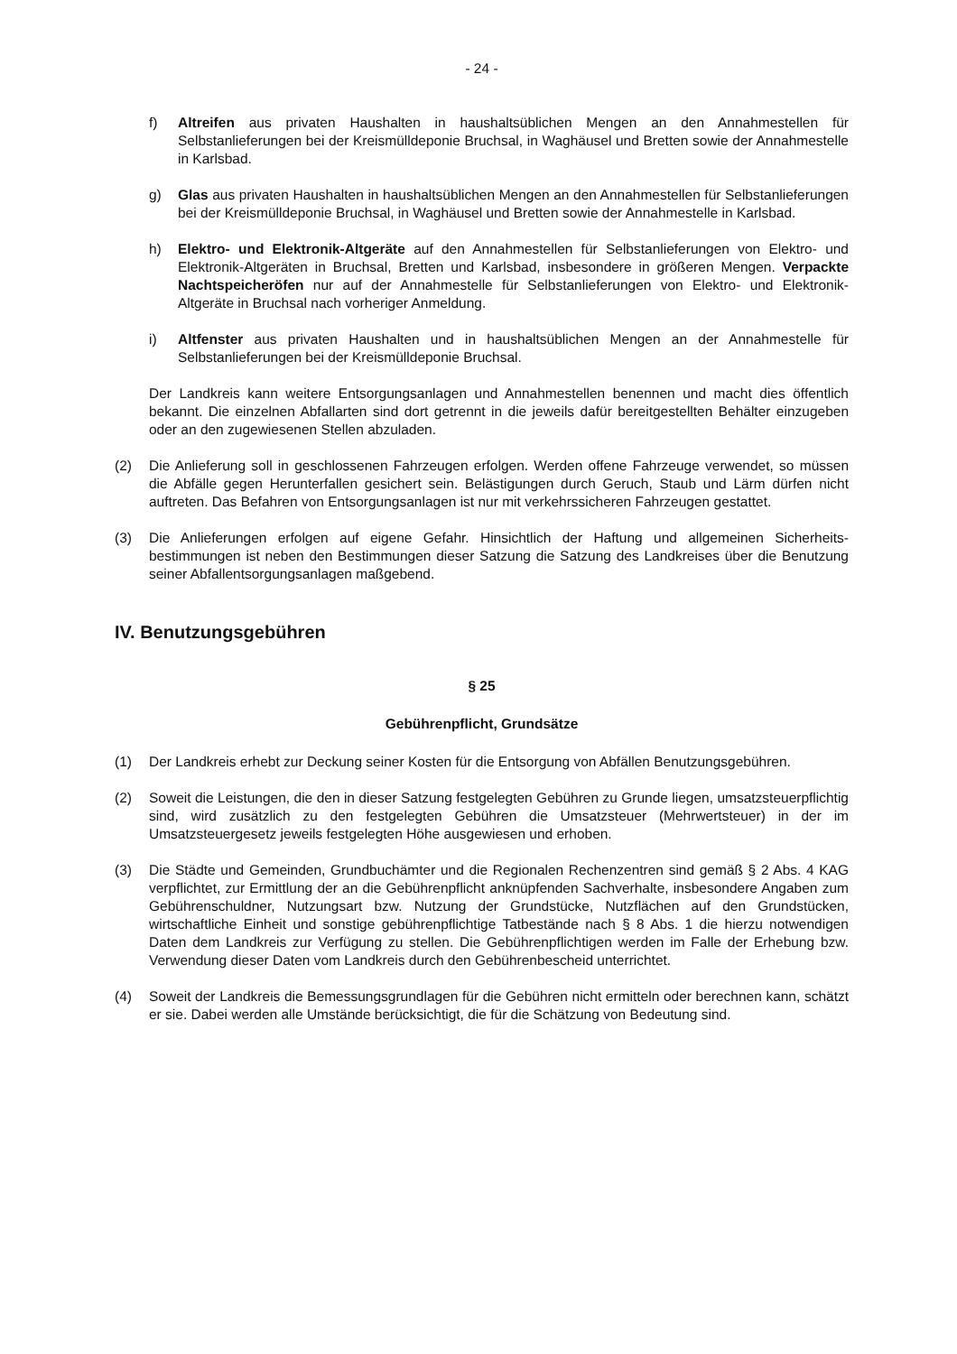- 24 -
f) Altreifen aus privaten Haushalten in haushaltsüblichen Mengen an den Annahmestellen für Selbstanlieferungen bei der Kreismülldeponie Bruchsal, in Waghäusel und Bretten sowie der Annahmestelle in Karlsbad.
g) Glas aus privaten Haushalten in haushaltsüblichen Mengen an den Annahmestellen für Selbst­anlieferungen bei der Kreismülldeponie Bruchsal, in Waghäusel und Bretten sowie der Annah­mestelle in Karlsbad.
h) Elektro- und Elektronik-Altgeräte auf den Annahmestellen für Selbstanlieferungen von Elektro- und Elektronik-Altgeräten in Bruchsal, Bretten und Karlsbad, insbesondere in größe­ren Mengen. Verpackte Nachtspeicheröfen nur auf der Annahmestelle für Selbstanlieferun­gen von Elektro- und Elektronik-Altgeräte in Bruchsal nach vorheriger Anmeldung.
i) Altfenster aus privaten Haushalten und in haushaltsüblichen Mengen an der Annahmestelle für Selbstanlieferungen bei der Kreismülldeponie Bruchsal.
Der Landkreis kann weitere Entsorgungsanlagen und Annahmestellen benennen und macht dies öffentlich bekannt. Die einzelnen Abfallarten sind dort getrennt in die jeweils dafür bereitgestellten Behälter einzugeben oder an den zugewiesenen Stellen abzuladen.
(2) Die Anlieferung soll in geschlossenen Fahrzeugen erfolgen. Werden offene Fahrzeuge verwendet, so müssen die Abfälle gegen Herunterfallen gesichert sein. Belästigungen durch Geruch, Staub und Lärm dürfen nicht auftreten. Das Befahren von Entsorgungsanlagen ist nur mit verkehrssicheren Fahrzeugen gestattet.
(3) Die Anlieferungen erfolgen auf eigene Gefahr. Hinsichtlich der Haftung und allgemeinen Sicherheits­bestimmungen ist neben den Bestimmungen dieser Satzung die Satzung des Landkreises über die Benutzung seiner Abfallentsorgungsanlagen maßgebend.
IV. Benutzungsgebühren
§ 25
Gebührenpflicht, Grundsätze
(1) Der Landkreis erhebt zur Deckung seiner Kosten für die Entsorgung von Abfällen Benutzungsgebüh­ren.
(2) Soweit die Leistungen, die den in dieser Satzung festgelegten Gebühren zu Grunde liegen, umsatz­steuerpflichtig sind, wird zusätzlich zu den festgelegten Gebühren die Umsatzsteuer (Mehrwert­steuer) in der im Umsatzsteuergesetz jeweils festgelegten Höhe ausgewiesen und erhoben.
(3) Die Städte und Gemeinden, Grundbuchämter und die Regionalen Rechenzentren sind gemäß § 2 Abs. 4 KAG verpflichtet, zur Ermittlung der an die Gebührenpflicht anknüpfenden Sachverhalte, ins­besondere Angaben zum Gebührenschuldner, Nutzungsart bzw. Nutzung der Grundstücke, Nutzflä­chen auf den Grundstücken, wirtschaftliche Einheit und sonstige gebührenpflichtige Tatbestände nach § 8 Abs. 1 die hierzu notwendigen Daten dem Landkreis zur Verfügung zu stellen. Die Gebüh­renpflichtigen werden im Falle der Erhebung bzw. Verwendung dieser Daten vom Landkreis durch den Gebührenbescheid unterrichtet.
(4) Soweit der Landkreis die Bemessungsgrundlagen für die Gebühren nicht ermitteln oder berechnen kann, schätzt er sie. Dabei werden alle Umstände berücksichtigt, die für die Schätzung von Bedeu­tung sind.